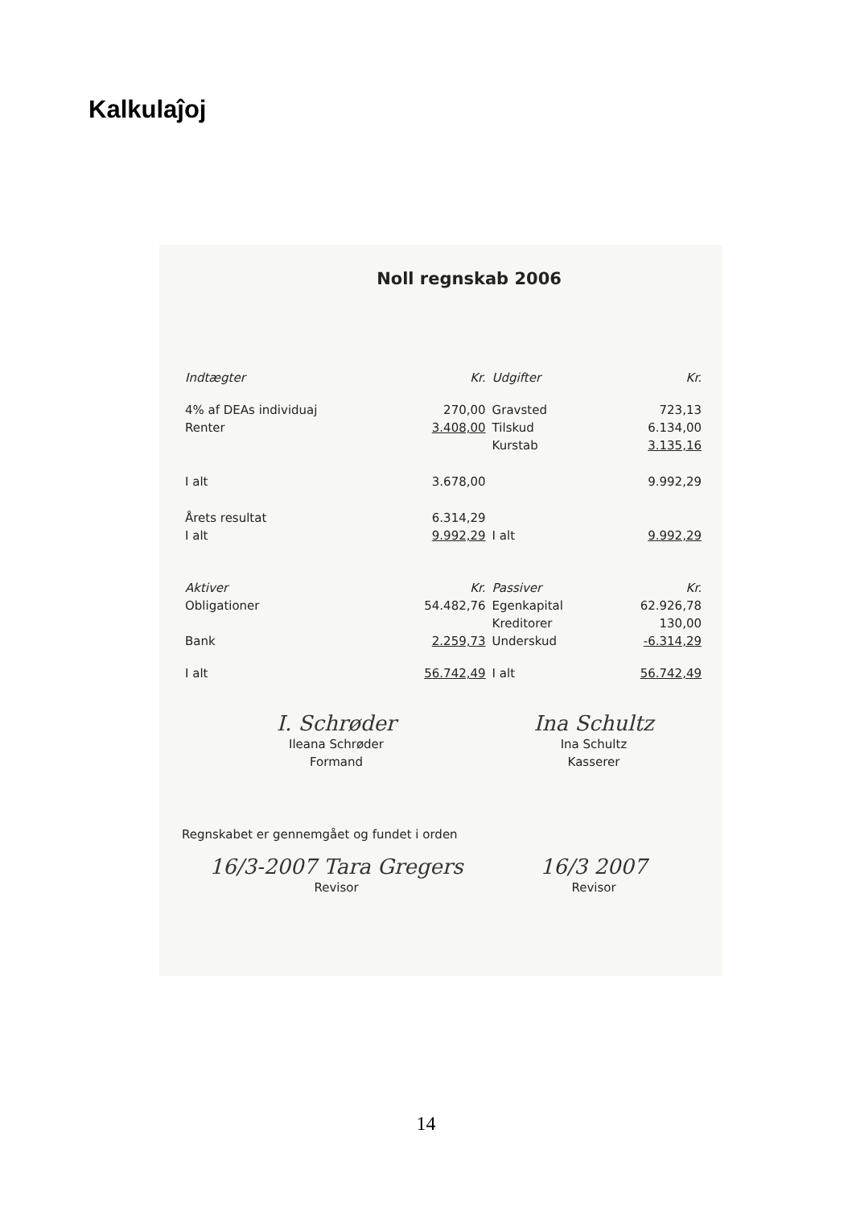Kalkulaĵoj
Noll regnskab 2006
| Indtægter | Kr. | Udgifter | Kr. |
| 4% af DEAs individuaj | 270,00 | Gravsted | 723,13 |
| Renter | 3.408,00 | Tilskud | 6.134,00 |
| | | Kurstab | 3.135,16 |
| I alt | 3.678,00 | | 9.992,29 |
| Årets resultat | 6.314,29 | | |
| I alt | 9.992,29 | I alt | 9.992,29 |
| Aktiver | Kr. | Passiver | Kr. |
| Obligationer | 54.482,76 | Egenkapital | 62.926,78 |
| | | Kreditorer | 130,00 |
| Bank | 2.259,73 | Underskud | -6.314,29 |
| I alt | 56.742,49 | I alt | 56.742,49 |
I. Schrøder
Ileana Schrøder
Formand
Ina Schultz
Ina Schultz
Kasserer
Regnskabet er gennemgået og fundet i orden
16/3-2007 Tara Gregers
Revisor
16/3 2007
Revisor
14